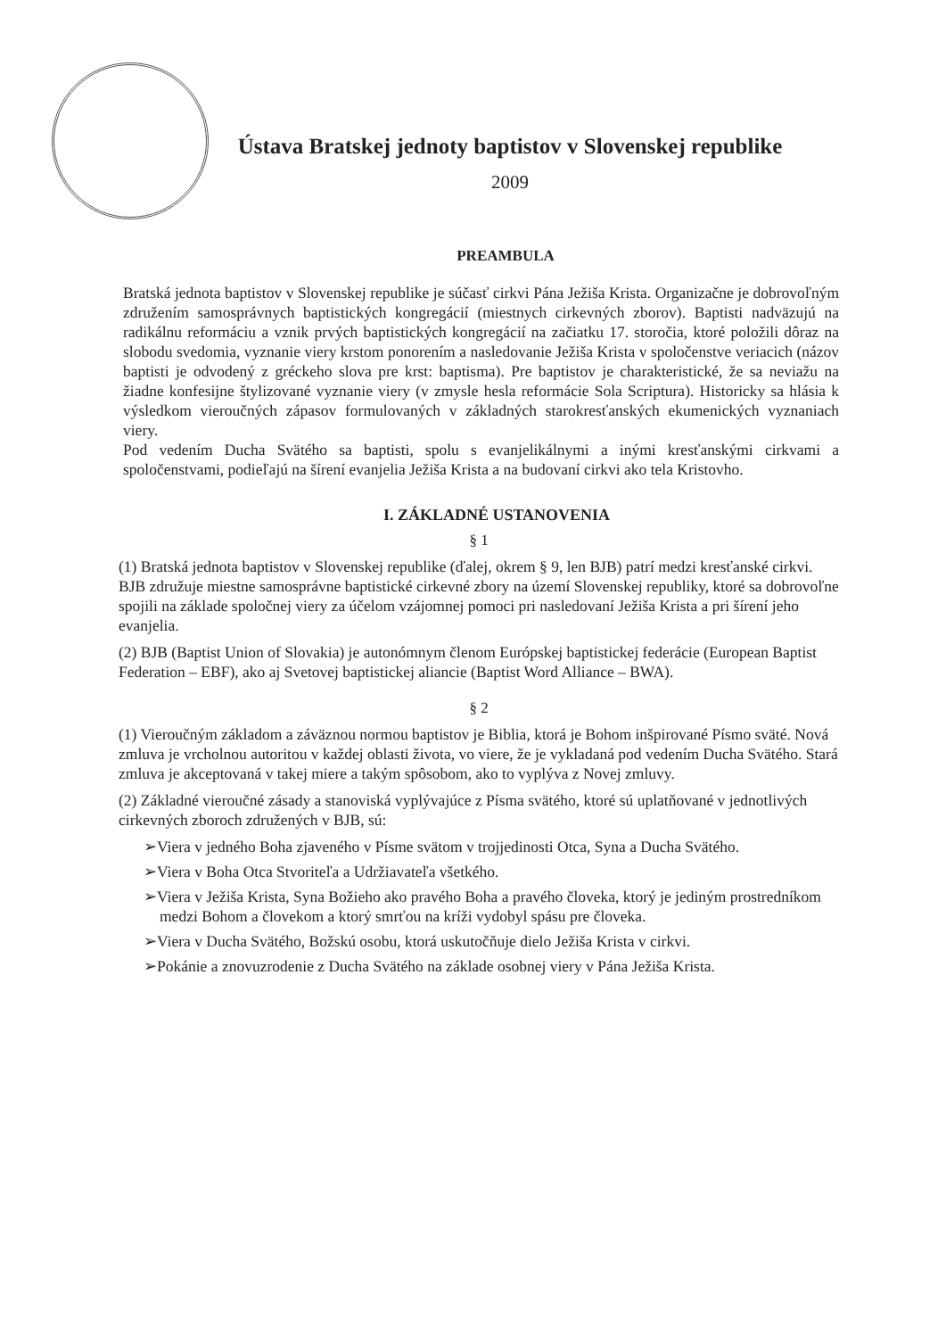Ústava Bratskej jednoty baptistov v Slovenskej republike
2009
PREAMBULA
Bratská jednota baptistov v Slovenskej republike je súčasť cirkvi Pána Ježiša Krista. Organizačne je dobrovoľným združením samosprávnych baptistických kongregácií (miestnych cirkevných zborov). Baptisti nadväzujú na radikálnu reformáciu a vznik prvých baptistických kongregácií na začiatku 17. storočia, ktoré položili dôraz na slobodu svedomia, vyznanie viery krstom ponorením a nasledovanie Ježiša Krista v spoločenstve veriacich (názov baptisti je odvodený z gréckeho slova pre krst: baptisma). Pre baptistov je charakteristické, že sa neviažu na žiadne konfesijne štylizované vyznanie viery (v zmysle hesla reformácie Sola Scriptura). Historicky sa hlásia k výsledkom vieroučných zápasov formulovaných v základných starokresťanských ekumenických vyznaniach viery.
Pod vedením Ducha Svätého sa baptisti, spolu s evanjelikálnymi a inými kresťanskými cirkvami a spoločenstvami, podieľajú na šírení evanjelia Ježiša Krista a na budovaní cirkvi ako tela Kristovho.
I. ZÁKLADNÉ USTANOVENIA
§ 1
(1) Bratská jednota baptistov v Slovenskej republike (ďalej, okrem § 9, len BJB) patrí medzi kresťanské cirkvi. BJB združuje miestne samosprávne baptistické cirkevné zbory na území Slovenskej republiky, ktoré sa dobrovoľne spojili na základe spoločnej viery za účelom vzájomnej pomoci pri nasledovaní Ježiša Krista a pri šírení jeho evanjelia.
(2) BJB (Baptist Union of Slovakia) je autonómnym členom Európskej baptistickej federácie (European Baptist Federation – EBF), ako aj Svetovej baptistickej aliancie (Baptist Word Alliance – BWA).
§ 2
(1) Vieroučným základom a záväznou normou baptistov je Biblia, ktorá je Bohom inšpirované Písmo sväté. Nová zmluva je vrcholnou autoritou v každej oblasti života, vo viere, že je vykladaná pod vedením Ducha Svätého. Stará zmluva je akceptovaná v takej miere a takým spôsobom, ako to vyplýva z Novej zmluvy.
(2) Základné vieroučné zásady a stanoviská vyplývajúce z Písma svätého, ktoré sú uplatňované v jednotlivých cirkevných zboroch združených v BJB, sú:
➢Viera v jedného Boha zjaveného v Písme svätom v trojjedinosti Otca, Syna a Ducha Svätého.
➢Viera v Boha Otca Stvoriteľa a Udržiavateľa všetkého.
➢Viera v Ježiša Krista, Syna Božieho ako pravého Boha a pravého človeka, ktorý je jediným prostredníkom medzi Bohom a človekom a ktorý smrťou na kríži vydobyl spásu pre človeka.
➢Viera v Ducha Svätého, Božskú osobu, ktorá uskutočňuje dielo Ježiša Krista v cirkvi.
➢Pokánie a znovuzrodenie z Ducha Svätého na základe osobnej viery v Pána Ježiša Krista.